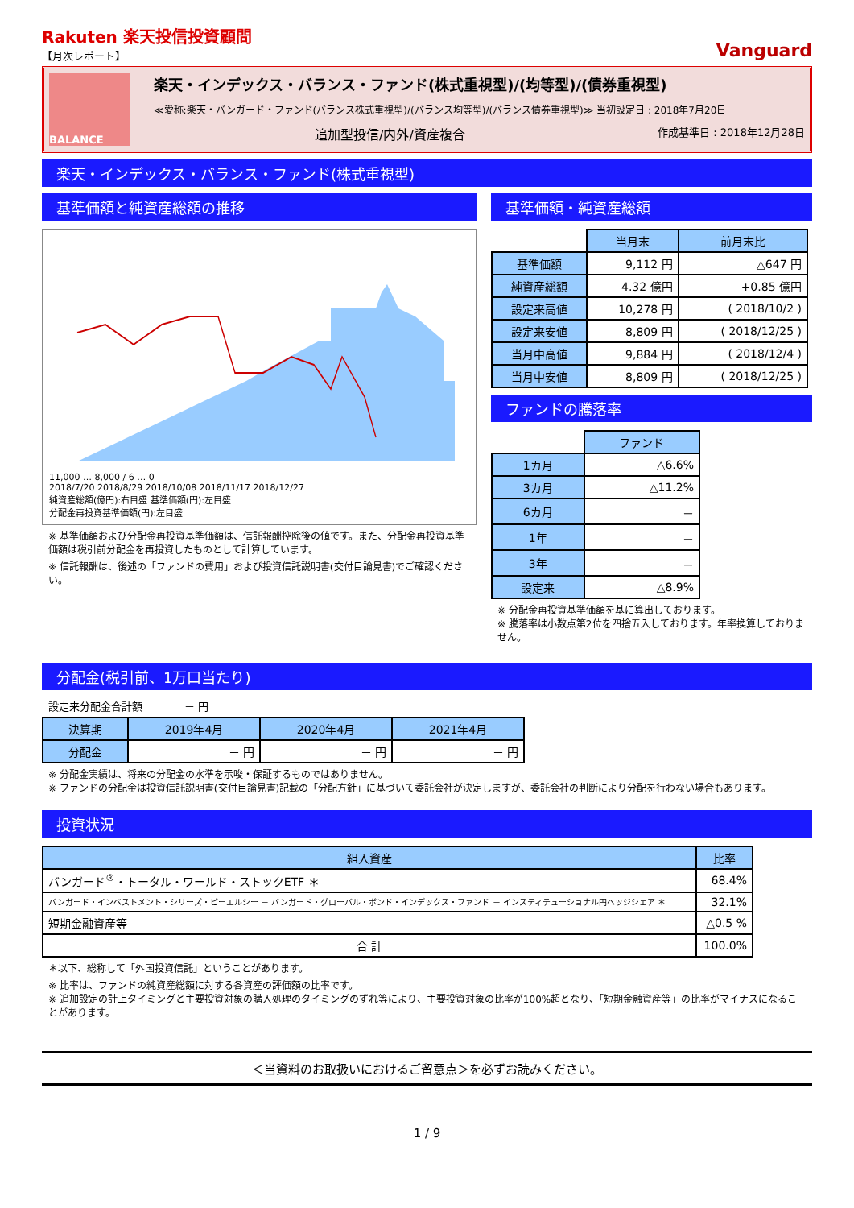Rakuten 楽天投信投資顧問
【月次レポート】
Vanguard
BALANCE
楽天・インデックス・バランス・ファンド(株式重視型)/(均等型)/(債券重視型)
≪愛称:楽天・バンガード・ファンド(バランス株式重視型)/(バランス均等型)/(バランス債券重視型)≫ 当初設定日 : 2018年7月20日
追加型投信/内外/資産複合 作成基準日 : 2018年12月28日
楽天・インデックス・バランス・ファンド(株式重視型)
基準価額と純資産総額の推移
11,000 … 8,000 / 6 … 0
2018/7/20 2018/8/29 2018/10/08 2018/11/17 2018/12/27
純資産総額(億円):右目盛 基準価額(円):左目盛
分配金再投資基準価額(円):左目盛
※ 基準価額および分配金再投資基準価額は、信託報酬控除後の値です。また、分配金再投資基準価額は税引前分配金を再投資したものとして計算しています。
※ 信託報酬は、後述の「ファンドの費用」および投資信託説明書(交付目論見書)でご確認ください。
基準価額・純資産総額
| | 当月末 | 前月末比 |
| 基準価額 | 9,112 円 | △647 円 |
| 純資産総額 | 4.32 億円 | +0.85 億円 |
| 設定来高値 | 10,278 円 | ( 2018/10/2 ) |
| 設定来安値 | 8,809 円 | ( 2018/12/25 ) |
| 当月中高値 | 9,884 円 | ( 2018/12/4 ) |
| 当月中安値 | 8,809 円 | ( 2018/12/25 ) |
ファンドの騰落率
| | ファンド |
| 1カ月 | △6.6% |
| 3カ月 | △11.2% |
| 6カ月 | － |
| 1年 | － |
| 3年 | － |
| 設定来 | △8.9% |
※ 分配金再投資基準価額を基に算出しております。
※ 騰落率は小数点第2位を四捨五入しております。年率換算しておりません。
分配金(税引前、1万口当たり)
設定来分配金合計額　　　　－ 円
| 決算期 | 2019年4月 | 2020年4月 | 2021年4月 |
| --- | --- | --- | --- |
| 分配金 | － 円 | － 円 | － 円 |
※ 分配金実績は、将来の分配金の水準を示唆・保証するものではありません。
※ ファンドの分配金は投資信託説明書(交付目論見書)記載の「分配方針」に基づいて委託会社が決定しますが、委託会社の判断により分配を行わない場合もあります。
投資状況
| 組入資産 | 比率 |
| --- | --- |
| バンガード<sup>®</sup>・トータル・ワールド・ストックETF ＊ | 68.4% |
| バンガード・インベストメント・シリーズ・ピーエルシー － バンガード・グローバル・ボンド・インデックス・ファンド － インスティテューショナル円ヘッジシェア ＊ | 32.1% |
| 短期金融資産等 | △0.5 % |
| 合 計 | 100.0% |
＊以下、総称して「外国投資信託」ということがあります。
※ 比率は、ファンドの純資産総額に対する各資産の評価額の比率です。
※ 追加設定の計上タイミングと主要投資対象の購入処理のタイミングのずれ等により、主要投資対象の比率が100%超となり、「短期金融資産等」の比率がマイナスになることがあります。
＜当資料のお取扱いにおけるご留意点＞を必ずお読みください。
1 / 9